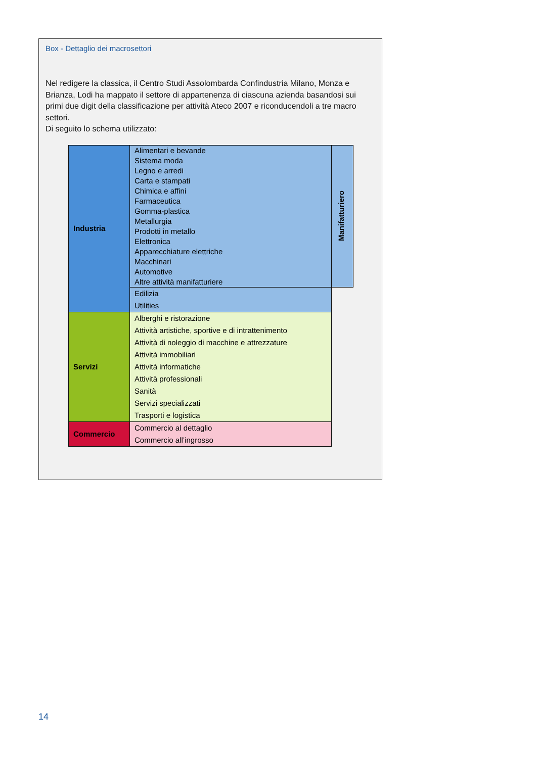Box - Dettaglio dei macrosettori
Nel redigere la classica, il Centro Studi Assolombarda Confindustria Milano, Monza e Brianza, Lodi ha mappato il settore di appartenenza di ciascuna azienda basandosi sui primi due digit della classificazione per attività Ateco 2007 e riconducendoli a tre macro settori.
Di seguito lo schema utilizzato:
| Industria | Alimentari e bevande Sistema moda Legno e arredi Carta e stampati Chimica e affini Farmaceutica Gomma-plastica Metallurgia Prodotti in metallo Elettronica Apparecchiature elettriche Macchinari Automotive Altre attività manifatturiere | Manifatturiero |
| | Edilizia Utilities | |
| Servizi | Alberghi e ristorazione Attività artistiche, sportive e di intrattenimento Attività di noleggio di macchine e attrezzature Attività immobiliari Attività informatiche Attività professionali Sanità Servizi specializzati Trasporti e logistica | |
| Commercio | Commercio al dettaglio Commercio all’ingrosso | |
14